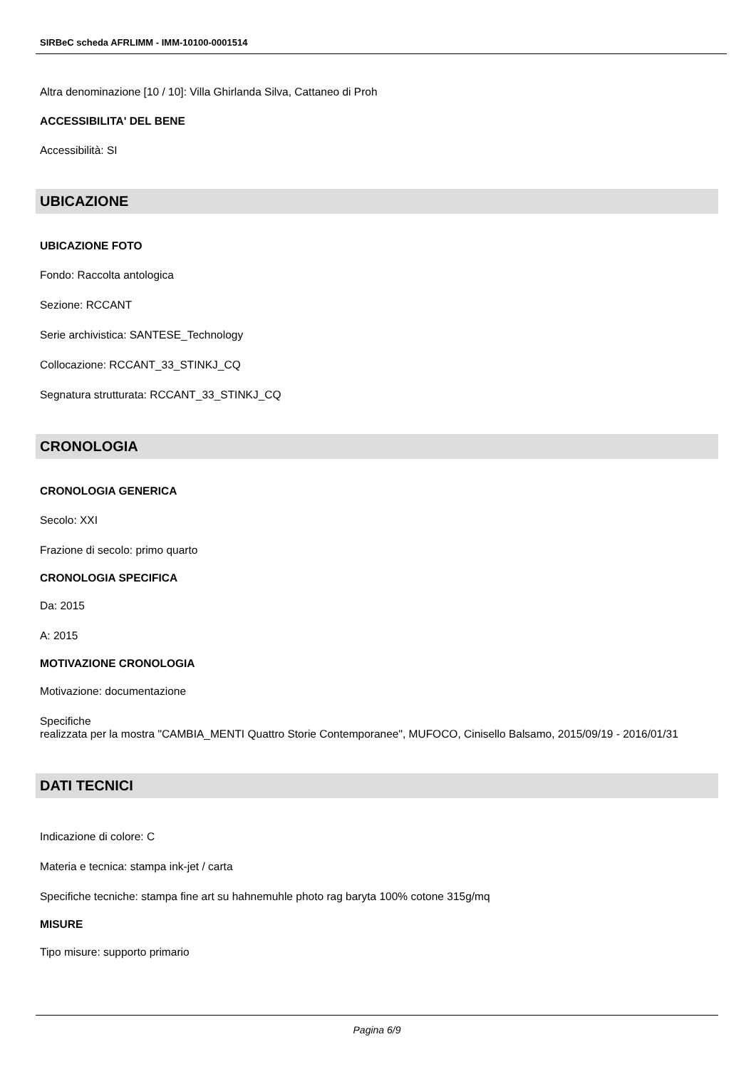SIRBeC scheda AFRLIMM - IMM-10100-0001514
Altra denominazione [10 / 10]: Villa Ghirlanda Silva, Cattaneo di Proh
ACCESSIBILITA' DEL BENE
Accessibilità: SI
UBICAZIONE
UBICAZIONE FOTO
Fondo: Raccolta antologica
Sezione: RCCANT
Serie archivistica: SANTESE_Technology
Collocazione: RCCANT_33_STINKJ_CQ
Segnatura strutturata: RCCANT_33_STINKJ_CQ
CRONOLOGIA
CRONOLOGIA GENERICA
Secolo: XXI
Frazione di secolo: primo quarto
CRONOLOGIA SPECIFICA
Da: 2015
A: 2015
MOTIVAZIONE CRONOLOGIA
Motivazione: documentazione
Specifiche
realizzata per la mostra "CAMBIA_MENTI Quattro Storie Contemporanee", MUFOCO, Cinisello Balsamo, 2015/09/19 - 2016/01/31
DATI TECNICI
Indicazione di colore: C
Materia e tecnica: stampa ink-jet / carta
Specifiche tecniche: stampa fine art su hahnemuhle photo rag baryta 100% cotone 315g/mq
MISURE
Tipo misure: supporto primario
Pagina 6/9